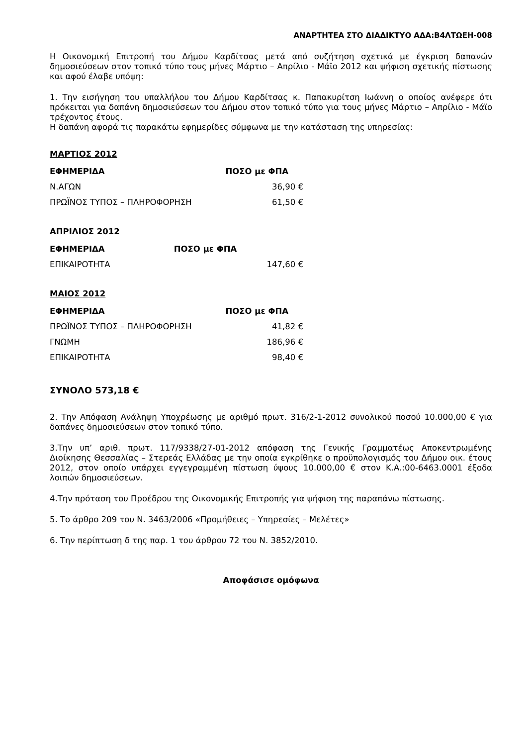ΑΝΑΡΤΗΤΕΑ ΣΤΟ ΔΙΑΔΙΚΤΥΟ ΑΔΑ:Β4ΛΤΩΕΗ-008
Η Οικονομική Επιτροπή του Δήμου Καρδίτσας μετά από συζήτηση σχετικά με έγκριση δαπανών δημοσιεύσεων στον τοπικό τύπο τους μήνες Μάρτιο – Απρίλιο - Μάϊο 2012 και ψήφιση σχετικής πίστωσης και αφού έλαβε υπόψη:
1. Την εισήγηση του υπαλλήλου του Δήμου Καρδίτσας κ. Παπακυρίτση Ιωάννη ο οποίος ανέφερε ότι πρόκειται για δαπάνη δημοσιεύσεων του Δήμου στον τοπικό τύπο για τους μήνες Μάρτιο – Απρίλιο - Μάϊο τρέχοντος έτους.
Η δαπάνη αφορά τις παρακάτω εφημερίδες σύμφωνα με την κατάσταση της υπηρεσίας:
ΜΑΡΤΙΟΣ 2012
| ΕΦΗΜΕΡΙΔΑ | ΠΟΣΟ με ΦΠΑ |
| --- | --- |
| Ν.ΑΓΩΝ | 36,90 € |
| ΠΡΩΪΝΟΣ ΤΥΠΟΣ – ΠΛΗΡΟΦΟΡΗΣΗ | 61,50 € |
ΑΠΡΙΛΙΟΣ 2012
| ΕΦΗΜΕΡΙΔΑ | ΠΟΣΟ με ΦΠΑ |
| --- | --- |
| ΕΠΙΚΑΙΡΟΤΗΤΑ | 147,60 € |
ΜΑΙΟΣ 2012
| ΕΦΗΜΕΡΙΔΑ | ΠΟΣΟ με ΦΠΑ |
| --- | --- |
| ΠΡΩΪΝΟΣ ΤΥΠΟΣ – ΠΛΗΡΟΦΟΡΗΣΗ | 41,82 € |
| ΓΝΩΜΗ | 186,96 € |
| ΕΠΙΚΑΙΡΟΤΗΤΑ | 98,40 € |
ΣΥΝΟΛΟ 573,18 €
2. Την Απόφαση Ανάληψη Υποχρέωσης με αριθμό πρωτ. 316/2-1-2012 συνολικού ποσού 10.000,00 € για δαπάνες δημοσιεύσεων στον τοπικό τύπο.
3.Την υπ’ αριθ. πρωτ. 117/9338/27-01-2012 απόφαση της Γενικής Γραμματέως Αποκεντρωμένης Διοίκησης Θεσσαλίας – Στερεάς Ελλάδας με την οποία εγκρίθηκε ο προϋπολογισμός του Δήμου οικ. έτους 2012, στον οποίο υπάρχει εγγεγραμμένη πίστωση ύψους 10.000,00 € στον Κ.Α.:00-6463.0001 έξοδα λοιπών δημοσιεύσεων.
4.Την πρόταση του Προέδρου της Οικονομικής Επιτροπής για ψήφιση της παραπάνω πίστωσης.
5. Το άρθρο 209 του Ν. 3463/2006 «Προμήθειες – Υπηρεσίες – Μελέτες»
6. Την περίπτωση δ της παρ. 1 του άρθρου 72 του Ν. 3852/2010.
Αποφάσισε ομόφωνα